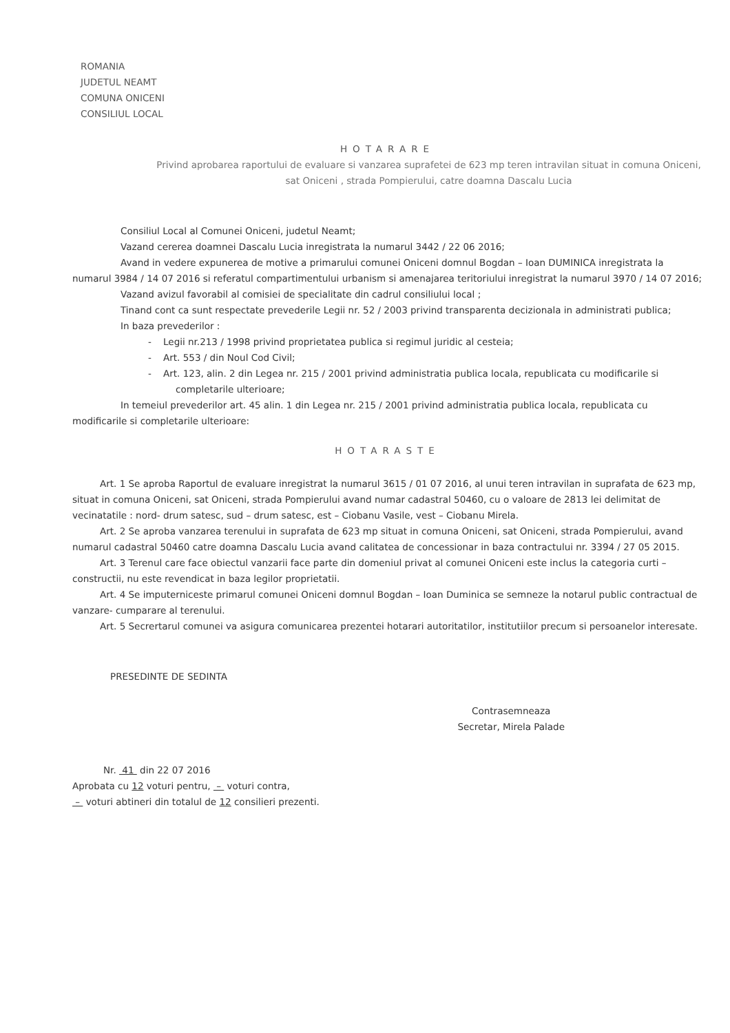ROMANIA
JUDETUL NEAMT
COMUNA ONICENI
CONSILIUL LOCAL
HOTARARE
Privind aprobarea raportului de evaluare si vanzarea suprafetei de 623 mp teren intravilan situat in comuna Oniceni, sat Oniceni , strada Pompierului, catre doamna Dascalu Lucia
Consiliul Local al Comunei Oniceni, judetul Neamt;
Vazand cererea doamnei Dascalu Lucia inregistrata la numarul 3442 / 22 06 2016;
Avand in vedere expunerea de motive a primarului comunei Oniceni domnul Bogdan – Ioan DUMINICA inregistrata la numarul 3984 / 14 07 2016 si referatul compartimentului urbanism si amenajarea teritoriului inregistrat la numarul 3970 / 14 07 2016;
Vazand avizul favorabil al comisiei de specialitate din cadrul consiliului local ;
Tinand cont ca sunt respectate prevederile Legii nr. 52 / 2003 privind transparenta decizionala in administrati publica;
In baza prevederilor :
- Legii nr.213 / 1998 privind proprietatea publica si regimul juridic al cesteia;
- Art. 553 / din Noul Cod Civil;
- Art. 123, alin. 2 din Legea nr. 215 / 2001 privind administratia publica locala, republicata cu modificarile si completarile ulterioare;
In temeiul prevederilor art. 45 alin. 1 din Legea nr. 215 / 2001 privind administratia publica locala, republicata cu modificarile si completarile ulterioare:
HOTARASTE
Art. 1 Se aproba Raportul de evaluare inregistrat la numarul 3615 / 01 07 2016, al unui teren intravilan in suprafata de 623 mp, situat in comuna Oniceni, sat Oniceni, strada Pompierului avand numar cadastral 50460, cu o valoare de 2813 lei delimitat de vecinatatile : nord- drum satesc, sud – drum satesc, est – Ciobanu Vasile, vest – Ciobanu Mirela.
Art. 2 Se aproba vanzarea terenului in suprafata de 623 mp situat in comuna Oniceni, sat Oniceni, strada Pompierului, avand numarul cadastral 50460 catre doamna Dascalu Lucia avand calitatea de concessionar in baza contractului nr. 3394 / 27 05 2015.
Art. 3 Terenul care face obiectul vanzarii face parte din domeniul privat al comunei Oniceni este inclus la categoria curti – constructii, nu este revendicat in baza legilor proprietatii.
Art. 4 Se imputerniceste primarul comunei Oniceni domnul Bogdan – Ioan Duminica se semneze la notarul public contractual de vanzare- cumparare al terenului.
Art. 5 Secrertarul comunei va asigura comunicarea prezentei hotarari autoritatilor, institutiilor precum si persoanelor interesate.
PRESEDINTE DE SEDINTA
Contrasemneaza
Secretar, Mirela Palade
Nr. 41 din 22 07 2016
Aprobata cu 12 voturi pentru, – voturi contra,
– voturi abtineri din totalul de 12 consilieri prezenti.